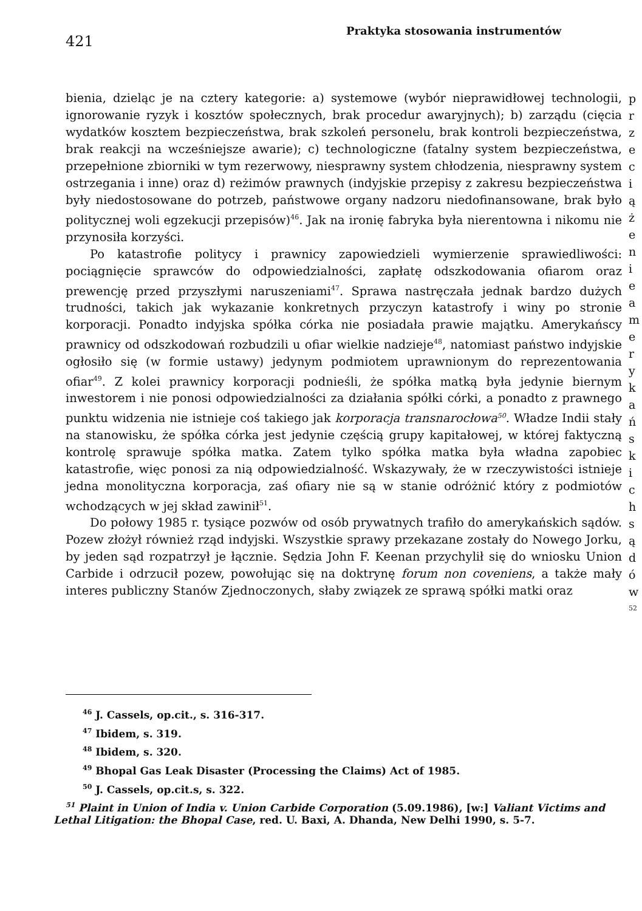421
Praktyka stosowania instrumentów
bienia, dzieląc je na cztery kategorie: a) systemowe (wybór nieprawidłowej technologii, ignorowanie ryzyk i kosztów społecznych, brak procedur awaryjnych); b) zarządu (cięcia wydatków kosztem bezpieczeństwa, brak szkoleń personelu, brak kontroli bezpieczeństwa, brak reakcji na wcześniejsze awarie); c) technologiczne (fatalny system bezpieczeństwa, przepełnione zbiorniki w tym rezerwowy, niesprawny system chłodzenia, niesprawny system ostrzegania i inne) oraz d) reżimów prawnych (indyjskie przepisy z zakresu bezpieczeństwa były niedostosowane do potrzeb, państwowe organy nadzoru niedofinansowane, brak było politycznej woli egzekucji przepisów)<sup>46</sup>. Jak na ironię fabryka była nierentowna i nikomu nie przynosiła korzyści.
Po katastrofie politycy i prawnicy zapowiedzieli wymierzenie sprawiedliwości: pociągnięcie sprawców do odpowiedzialności, zapłatę odszkodowania ofiarom oraz prewencję przed przyszłymi naruszeniami<sup>47</sup>. Sprawa nastręczała jednak bardzo dużych trudności, takich jak wykazanie konkretnych przyczyn katastrofy i winy po stronie korporacji. Ponadto indyjska spółka córka nie posiadała prawie majątku. Amerykańscy prawnicy od odszkodowań rozbudzili u ofiar wielkie nadzieje<sup>48</sup>, natomiast państwo indyjskie ogłosiło się (w formie ustawy) jedynym podmiotem uprawnionym do reprezentowania ofiar<sup>49</sup>. Z kolei prawnicy korporacji podnieśli, że spółka matką była jedynie biernym inwestorem i nie ponosi odpowiedzialności za działania spółki córki, a ponadto z prawnego punktu widzenia nie istnieje coś takiego jak korporacja transnarocłowa<sup>50</sup>. Władze Indii stały na stanowisku, że spółka córka jest jedynie częścią grupy kapitałowej, w której faktyczną kontrolę sprawuje spółka matka. Zatem tylko spółka matka była władna zapobiec katastrofie, więc ponosi za nią odpowiedzialność. Wskazywały, że w rzeczywistości istnieje jedna monolityczna korporacja, zaś ofiary nie są w stanie odróżnić który z podmiotów wchodzących w jej skład zawinił<sup>51</sup>.
Do połowy 1985 r. tysiące pozwów od osób prywatnych trafiło do amerykańskich sądów. Pozew złożył również rząd indyjski. Wszystkie sprawy przekazane zostały do Nowego Jorku, by jeden sąd rozpatrzył je łącznie. Sędzia John F. Keenan przychylił się do wniosku Union Carbide i odrzucił pozew, powołując się na doktrynę forum non coveniens, a także mały interes publiczny Stanów Zjednoczonych, słaby związek ze sprawą spółki matki oraz
p
r
z
e
c
i
ą
ż
e
n
i
e
a
m
e
r
y
k
a
ń
s
k
i
c
h
s
ą
d
ó
w
<sup>52</sup>
<sup>46</sup> J. Cassels, op.cit., s. 316-317.
<sup>47</sup> Ibidem, s. 319.
<sup>48</sup> Ibidem, s. 320.
<sup>49</sup> Bhopal Gas Leak Disaster (Processing the Claims) Act of 1985.
<sup>50</sup> J. Cassels, op.cit.s, s. 322.
<sup>51</sup> Plaint in Union of India v. Union Carbide Corporation (5.09.1986), [w:] Valiant Victims and Lethal Litigation: the Bhopal Case, red. U. Baxi, A. Dhanda, New Delhi 1990, s. 5-7.